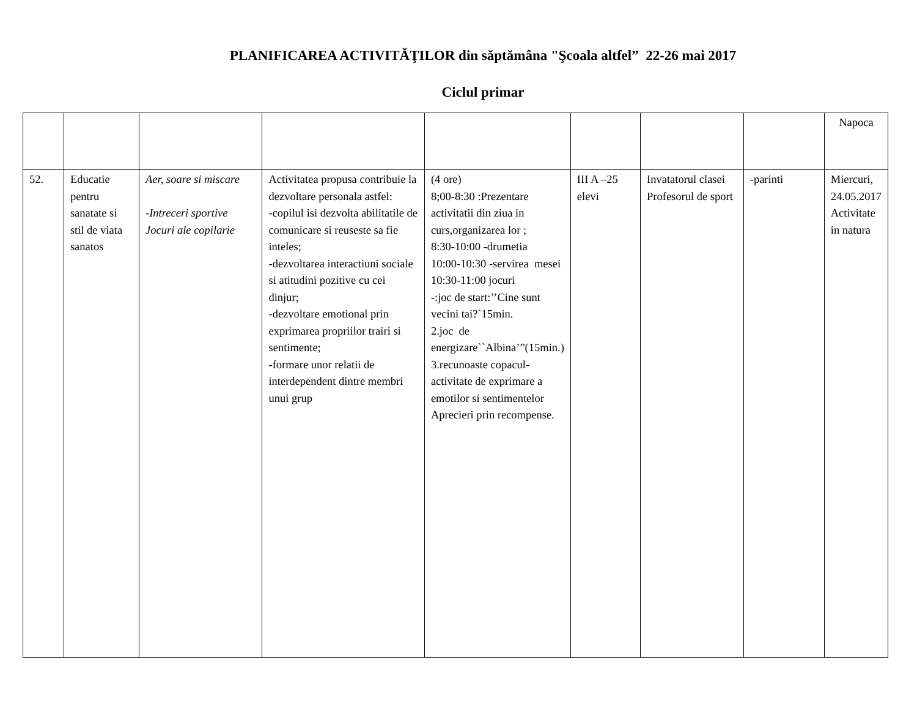PLANIFICAREA ACTIVITĂŢILOR din săptămâna "Şcoala altfel” 22-26 mai 2017
Ciclul primar
| | | | | | | | | Napoca |
| 52. | Educatie pentru sanatate si stil de viata sanatos | Aer, soare si miscare -Intreceri sportive Jocuri ale copilarie | Activitatea propusa contribuie la dezvoltare personala astfel: -copilul isi dezvolta abilitatile de comunicare si reuseste sa fie inteles; -dezvoltarea interactiuni sociale si atitudini pozitive cu cei dinjur; -dezvoltare emotional prin exprimarea propriilor trairi si sentimente; -formare unor relatii de interdependent dintre membri unui grup | (4 ore) 8;00-8:30 :Prezentare activitatii din ziua in curs,organizarea lor ; 8:30-10:00 -drumetia 10:00-10:30 -servirea mesei 10:30-11:00 jocuri -:joc de start:’’Cine sunt vecini tai?`15min. 2.joc de energizare``Albina’”(15min.) 3.recunoaste copacul-activitate de exprimare a emotilor si sentimentelor Aprecieri prin recompense. | III A –25 elevi | Invatatorul clasei Profesorul de sport | -parinti | Miercuri, 24.05.2017 Activitate in natura |